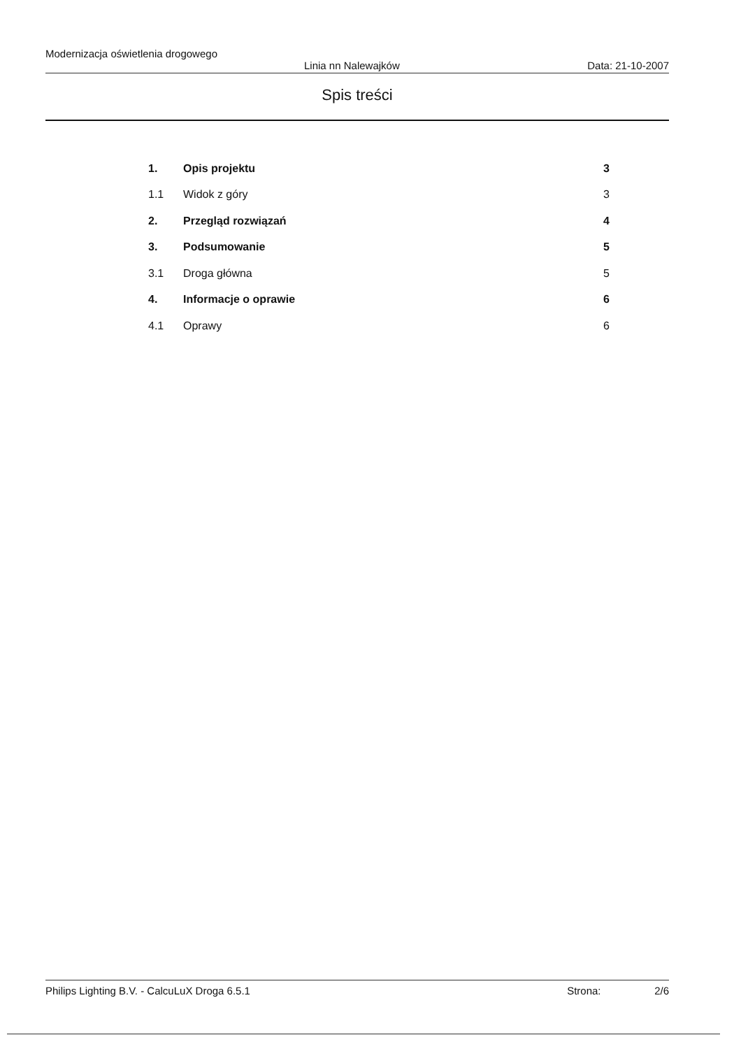Modernizacja oświetlenia drogowego
Linia nn Nalewajków Data: 21-10-2007
Spis treści
1. Opis projektu 3
1.1 Widok z góry 3
2. Przegląd rozwiązań 4
3. Podsumowanie 5
3.1 Droga główna 5
4. Informacje o oprawie 6
4.1 Oprawy 6
Philips Lighting B.V. - CalcuLuX Droga 6.5.1 Strona: 2/6